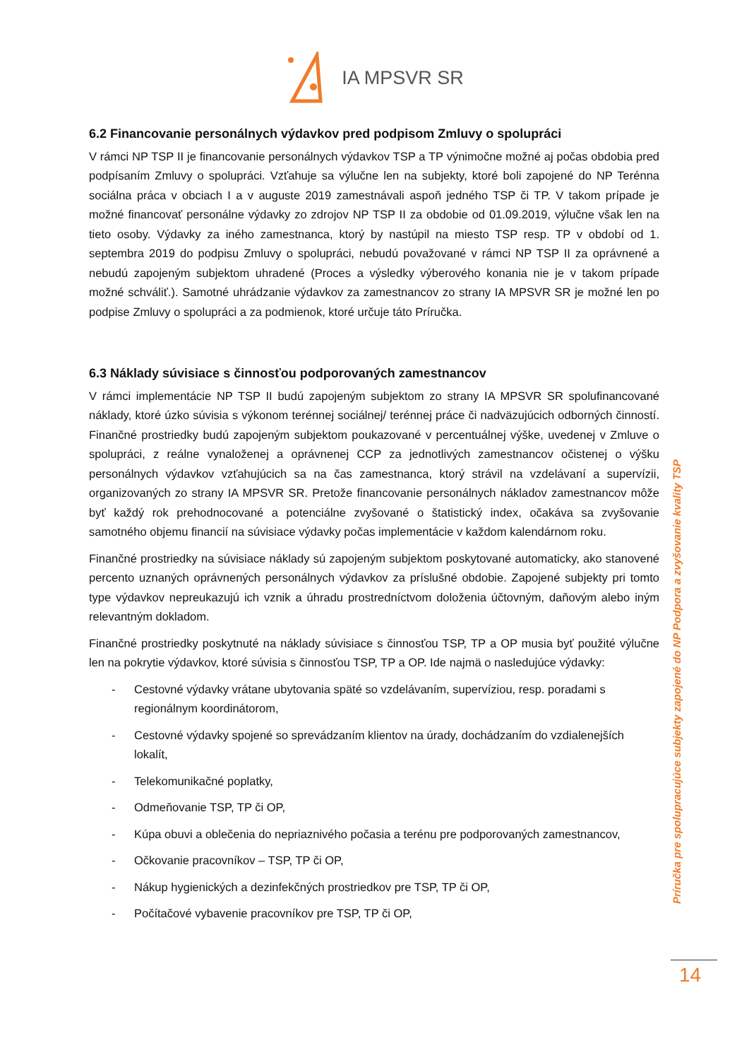IA MPSVR SR
6.2 Financovanie personálnych výdavkov pred podpisom Zmluvy o spolupráci
V rámci NP TSP II je financovanie personálnych výdavkov TSP a TP výnimočne možné aj počas obdobia pred podpísaním Zmluvy o spolupráci. Vzťahuje sa výlučne len na subjekty, ktoré boli zapojené do NP Terénna sociálna práca v obciach I a v auguste 2019 zamestnávali aspoň jedného TSP či TP. V takom prípade je možné financovať personálne výdavky zo zdrojov NP TSP II za obdobie od 01.09.2019, výlučne však len na tieto osoby. Výdavky za iného zamestnanca, ktorý by nastúpil na miesto TSP resp. TP v období od 1. septembra 2019 do podpisu Zmluvy o spolupráci, nebudú považované v rámci NP TSP II za oprávnené a nebudú zapojeným subjektom uhradené (Proces a výsledky výberového konania nie je v takom prípade možné schváliť.). Samotné uhrádzanie výdavkov za zamestnancov zo strany IA MPSVR SR je možné len po podpise Zmluvy o spolupráci a za podmienok, ktoré určuje táto Príručka.
6.3 Náklady súvisiace s činnosťou podporovaných zamestnancov
V rámci implementácie NP TSP II budú zapojeným subjektom zo strany IA MPSVR SR spolufinancované náklady, ktoré úzko súvisia s výkonom terénnej sociálnej/ terénnej práce či nadväzujúcich odborných činností. Finančné prostriedky budú zapojeným subjektom poukazované v percentuálnej výške, uvedenej v Zmluve o spolupráci, z reálne vynaloženej a oprávnenej CCP za jednotlivých zamestnancov očistenej o výšku personálnych výdavkov vzťahujúcich sa na čas zamestnanca, ktorý strávil na vzdelávaní a supervízii, organizovaných zo strany IA MPSVR SR. Pretože financovanie personálnych nákladov zamestnancov môže byť každý rok prehodnocované a potenciálne zvyšované o štatistický index, očakáva sa zvyšovanie samotného objemu financií na súvisiace výdavky počas implementácie v každom kalendárnom roku.
Finančné prostriedky na súvisiace náklady sú zapojeným subjektom poskytované automaticky, ako stanovené percento uznaných oprávnených personálnych výdavkov za príslušné obdobie. Zapojené subjekty pri tomto type výdavkov nepreukazujú ich vznik a úhradu prostredníctvom doloženia účtovným, daňovým alebo iným relevantným dokladom.
Finančné prostriedky poskytnuté na náklady súvisiace s činnosťou TSP, TP a OP musia byť použité výlučne len na pokrytie výdavkov, ktoré súvisia s činnosťou TSP, TP a OP. Ide najmä o nasledujúce výdavky:
- Cestovné výdavky vrátane ubytovania späté so vzdelávaním, supervíziou, resp. poradami s regionálnym koordinátorom,
- Cestovné výdavky spojené so sprevádzaním klientov na úrady, dochádzaním do vzdialenejších lokalít,
- Telekomunikačné poplatky,
- Odmeňovanie TSP, TP či OP,
- Kúpa obuvi a oblečenia do nepriaznivého počasia a terénu pre podporovaných zamestnancov,
- Očkovanie pracovníkov – TSP, TP či OP,
- Nákup hygienických a dezinfekčných prostriedkov pre TSP, TP či OP,
- Počítačové vybavenie pracovníkov pre TSP, TP či OP,
Príručka pre spolupracujúce subjekty zapojené do NP Podpora a zvyšovanie kvality TSP
14